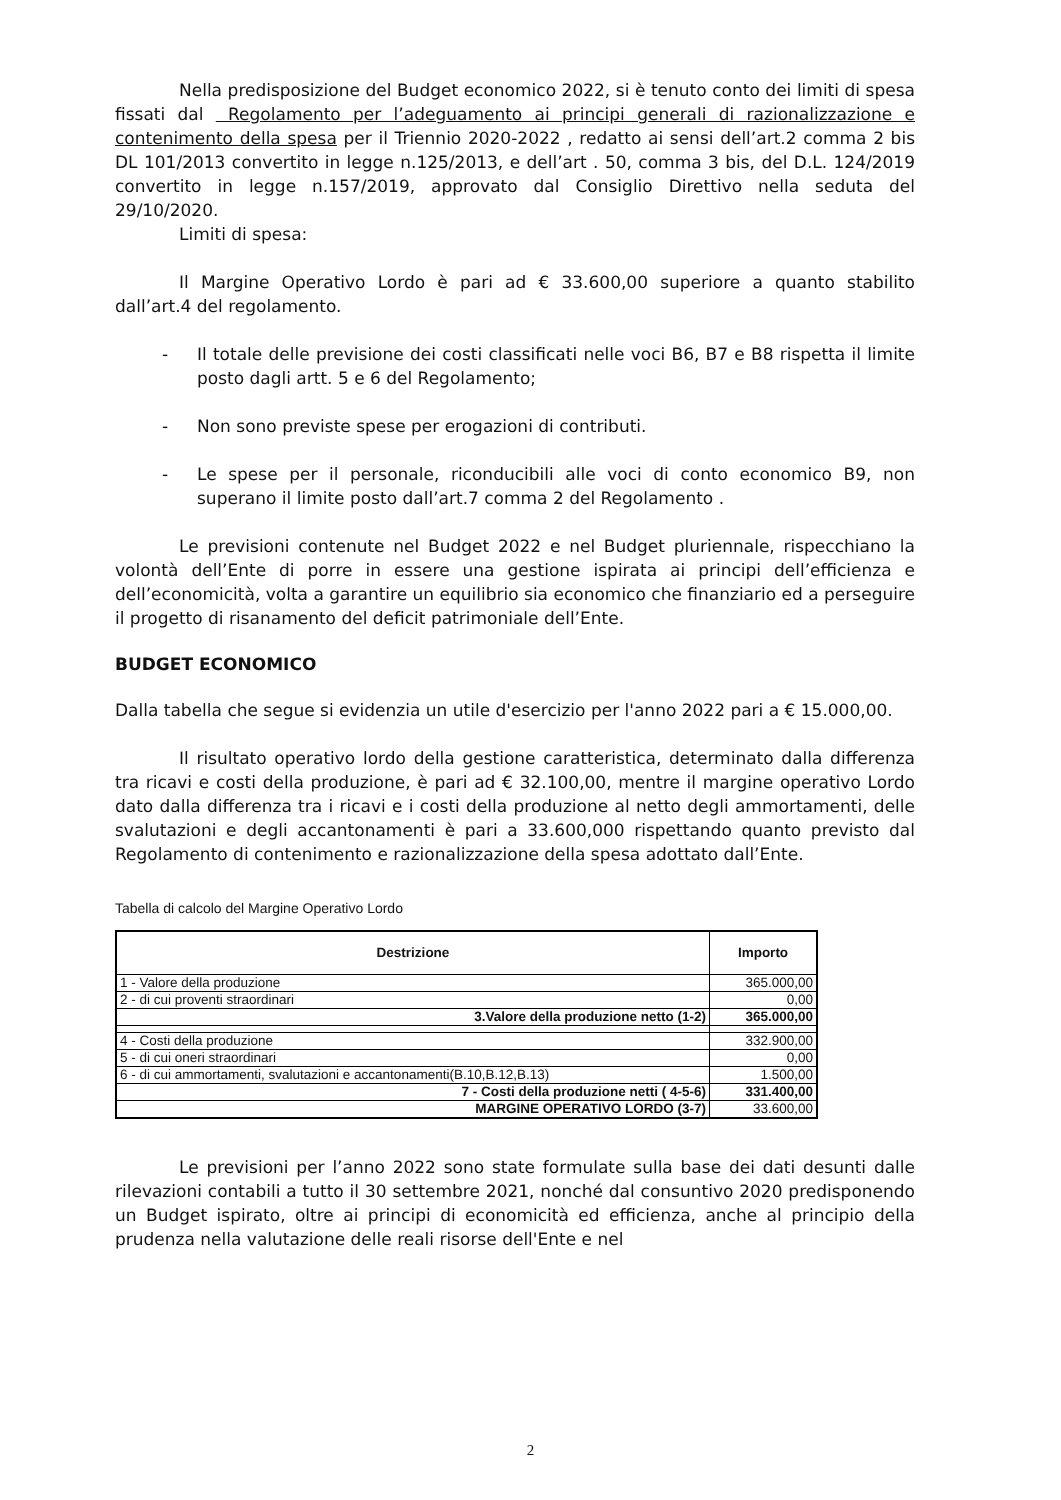Nella predisposizione del Budget economico 2022, si è tenuto conto dei limiti di spesa fissati dal Regolamento per l’adeguamento ai principi generali di razionalizzazione e contenimento della spesa per il Triennio 2020-2022 , redatto ai sensi dell’art.2 comma 2 bis DL 101/2013 convertito in legge n.125/2013, e dell’art . 50, comma 3 bis, del D.L. 124/2019 convertito in legge n.157/2019, approvato dal Consiglio Direttivo nella seduta del 29/10/2020.
Limiti di spesa:
Il Margine Operativo Lordo è pari ad € 33.600,00 superiore a quanto stabilito dall’art.4 del regolamento.
- Il totale delle previsione dei costi classificati nelle voci B6, B7 e B8 rispetta il limite posto dagli artt. 5 e 6 del Regolamento;
- Non sono previste spese per erogazioni di contributi.
- Le spese per il personale, riconducibili alle voci di conto economico B9, non superano il limite posto dall’art.7 comma 2 del Regolamento .
Le previsioni contenute nel Budget 2022 e nel Budget pluriennale, rispecchiano la volontà dell’Ente di porre in essere una gestione ispirata ai principi dell’efficienza e dell’economicità, volta a garantire un equilibrio sia economico che finanziario ed a perseguire il progetto di risanamento del deficit patrimoniale dell’Ente.
BUDGET ECONOMICO
Dalla tabella che segue si evidenzia un utile d'esercizio per l'anno 2022 pari a € 15.000,00.
Il risultato operativo lordo della gestione caratteristica, determinato dalla differenza tra ricavi e costi della produzione, è pari ad € 32.100,00, mentre il margine operativo Lordo dato dalla differenza tra i ricavi e i costi della produzione al netto degli ammortamenti, delle svalutazioni e degli accantonamenti è pari a 33.600,000 rispettando quanto previsto dal Regolamento di contenimento e razionalizzazione della spesa adottato dall’Ente.
Tabella di calcolo del Margine Operativo Lordo
| Destrizione | Importo |
| --- | --- |
| 1 - Valore della produzione | 365.000,00 |
| 2 - di cui proventi straordinari | 0,00 |
| 3.Valore della produzione netto (1-2) | 365.000,00 |
| 4 - Costi della produzione | 332.900,00 |
| 5 - di cui oneri straordinari | 0,00 |
| 6 - di cui ammortamenti, svalutazioni e accantonamenti(B.10,B.12,B.13) | 1.500,00 |
| 7 - Costi della produzione netti ( 4-5-6) | 331.400,00 |
| MARGINE OPERATIVO LORDO (3-7) | 33.600,00 |
Le previsioni per l’anno 2022 sono state formulate sulla base dei dati desunti dalle rilevazioni contabili a tutto il 30 settembre 2021, nonché dal consuntivo 2020 predisponendo un Budget ispirato, oltre ai principi di economicità ed efficienza, anche al principio della prudenza nella valutazione delle reali risorse dell'Ente e nel
2